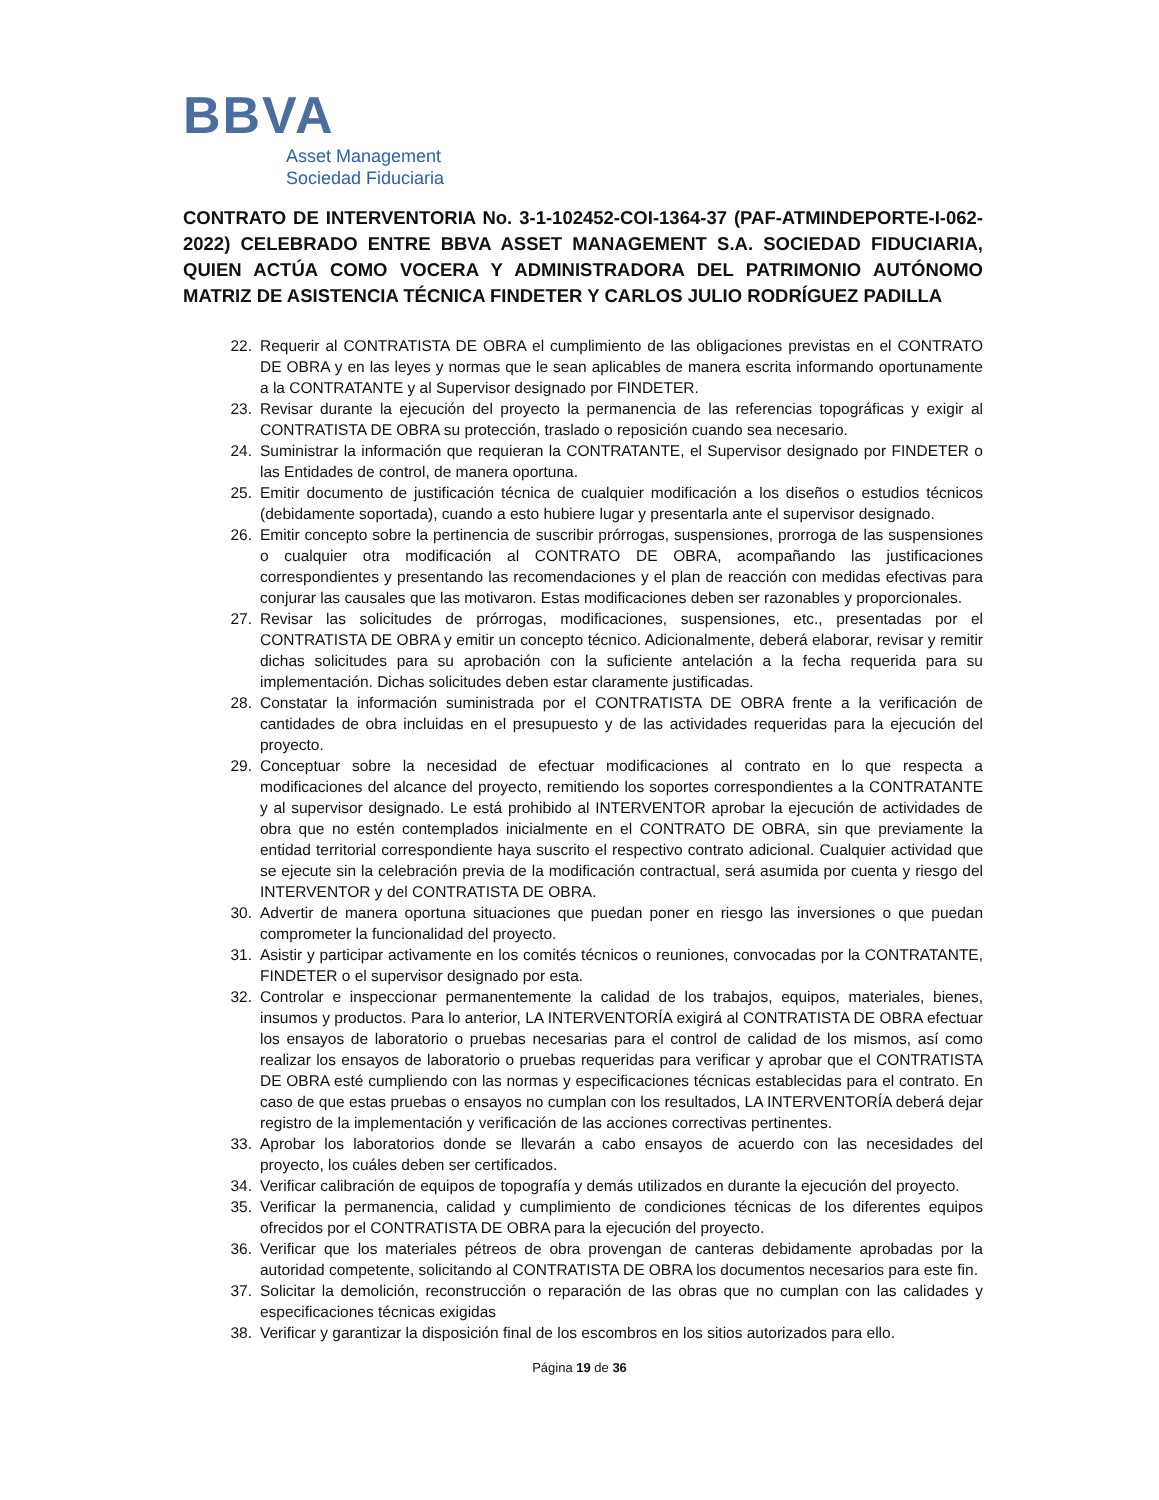BBVA
Asset Management
Sociedad Fiduciaria
CONTRATO DE INTERVENTORIA No. 3-1-102452-COI-1364-37 (PAF-ATMINDEPORTE-I-062-2022) CELEBRADO ENTRE BBVA ASSET MANAGEMENT S.A. SOCIEDAD FIDUCIARIA, QUIEN ACTÚA COMO VOCERA Y ADMINISTRADORA DEL PATRIMONIO AUTÓNOMO MATRIZ DE ASISTENCIA TÉCNICA FINDETER Y CARLOS JULIO RODRÍGUEZ PADILLA
22. Requerir al CONTRATISTA DE OBRA el cumplimiento de las obligaciones previstas en el CONTRATO DE OBRA y en las leyes y normas que le sean aplicables de manera escrita informando oportunamente a la CONTRATANTE y al Supervisor designado por FINDETER.
23. Revisar durante la ejecución del proyecto la permanencia de las referencias topográficas y exigir al CONTRATISTA DE OBRA su protección, traslado o reposición cuando sea necesario.
24. Suministrar la información que requieran la CONTRATANTE, el Supervisor designado por FINDETER o las Entidades de control, de manera oportuna.
25. Emitir documento de justificación técnica de cualquier modificación a los diseños o estudios técnicos (debidamente soportada), cuando a esto hubiere lugar y presentarla ante el supervisor designado.
26. Emitir concepto sobre la pertinencia de suscribir prórrogas, suspensiones, prorroga de las suspensiones o cualquier otra modificación al CONTRATO DE OBRA, acompañando las justificaciones correspondientes y presentando las recomendaciones y el plan de reacción con medidas efectivas para conjurar las causales que las motivaron. Estas modificaciones deben ser razonables y proporcionales.
27. Revisar las solicitudes de prórrogas, modificaciones, suspensiones, etc., presentadas por el CONTRATISTA DE OBRA y emitir un concepto técnico. Adicionalmente, deberá elaborar, revisar y remitir dichas solicitudes para su aprobación con la suficiente antelación a la fecha requerida para su implementación. Dichas solicitudes deben estar claramente justificadas.
28. Constatar la información suministrada por el CONTRATISTA DE OBRA frente a la verificación de cantidades de obra incluidas en el presupuesto y de las actividades requeridas para la ejecución del proyecto.
29. Conceptuar sobre la necesidad de efectuar modificaciones al contrato en lo que respecta a modificaciones del alcance del proyecto, remitiendo los soportes correspondientes a la CONTRATANTE y al supervisor designado. Le está prohibido al INTERVENTOR aprobar la ejecución de actividades de obra que no estén contemplados inicialmente en el CONTRATO DE OBRA, sin que previamente la entidad territorial correspondiente haya suscrito el respectivo contrato adicional. Cualquier actividad que se ejecute sin la celebración previa de la modificación contractual, será asumida por cuenta y riesgo del INTERVENTOR y del CONTRATISTA DE OBRA.
30. Advertir de manera oportuna situaciones que puedan poner en riesgo las inversiones o que puedan comprometer la funcionalidad del proyecto.
31. Asistir y participar activamente en los comités técnicos o reuniones, convocadas por la CONTRATANTE, FINDETER o el supervisor designado por esta.
32. Controlar e inspeccionar permanentemente la calidad de los trabajos, equipos, materiales, bienes, insumos y productos. Para lo anterior, LA INTERVENTORÍA exigirá al CONTRATISTA DE OBRA efectuar los ensayos de laboratorio o pruebas necesarias para el control de calidad de los mismos, así como realizar los ensayos de laboratorio o pruebas requeridas para verificar y aprobar que el CONTRATISTA DE OBRA esté cumpliendo con las normas y especificaciones técnicas establecidas para el contrato. En caso de que estas pruebas o ensayos no cumplan con los resultados, LA INTERVENTORÍA deberá dejar registro de la implementación y verificación de las acciones correctivas pertinentes.
33. Aprobar los laboratorios donde se llevarán a cabo ensayos de acuerdo con las necesidades del proyecto, los cuáles deben ser certificados.
34. Verificar calibración de equipos de topografía y demás utilizados en durante la ejecución del proyecto.
35. Verificar la permanencia, calidad y cumplimiento de condiciones técnicas de los diferentes equipos ofrecidos por el CONTRATISTA DE OBRA para la ejecución del proyecto.
36. Verificar que los materiales pétreos de obra provengan de canteras debidamente aprobadas por la autoridad competente, solicitando al CONTRATISTA DE OBRA los documentos necesarios para este fin.
37. Solicitar la demolición, reconstrucción o reparación de las obras que no cumplan con las calidades y especificaciones técnicas exigidas
38. Verificar y garantizar la disposición final de los escombros en los sitios autorizados para ello.
Página 19 de 36